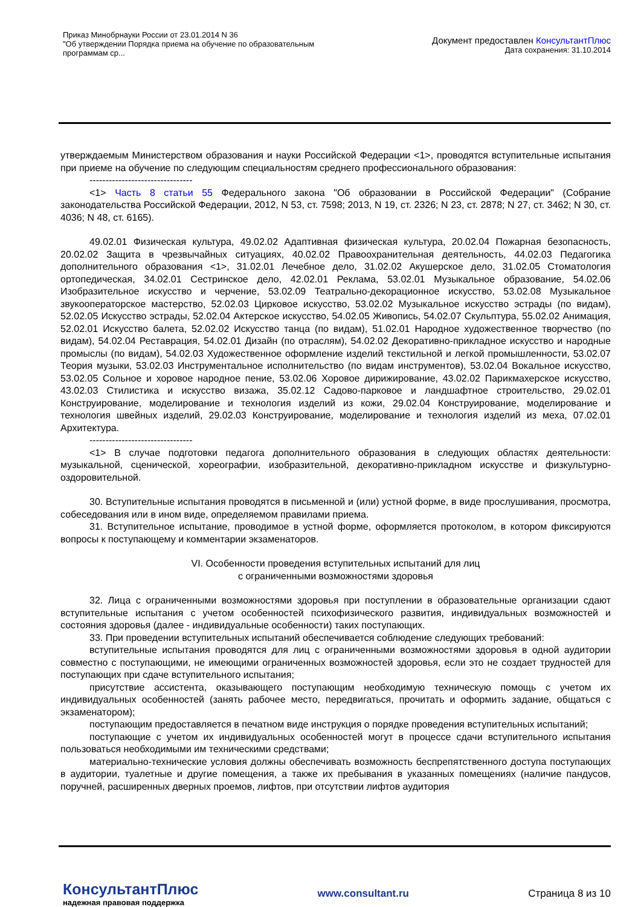Приказ Минобрнауки России от 23.01.2014 N 36
"Об утверждении Порядка приема на обучение по образовательным программам ср...
Документ предоставлен КонсультантПлюс
Дата сохранения: 31.10.2014
утверждаемым Министерством образования и науки Российской Федерации <1>, проводятся вступительные испытания при приеме на обучение по следующим специальностям среднего профессионального образования:
--------------------------------
<1> Часть 8 статьи 55 Федерального закона "Об образовании в Российской Федерации" (Собрание законодательства Российской Федерации, 2012, N 53, ст. 7598; 2013, N 19, ст. 2326; N 23, ст. 2878; N 27, ст. 3462; N 30, ст. 4036; N 48, ст. 6165).
49.02.01 Физическая культура, 49.02.02 Адаптивная физическая культура, 20.02.04 Пожарная безопасность, 20.02.02 Защита в чрезвычайных ситуациях, 40.02.02 Правоохранительная деятельность, 44.02.03 Педагогика дополнительного образования <1>, 31.02.01 Лечебное дело, 31.02.02 Акушерское дело, 31.02.05 Стоматология ортопедическая, 34.02.01 Сестринское дело, 42.02.01 Реклама, 53.02.01 Музыкальное образование, 54.02.06 Изобразительное искусство и черчение, 53.02.09 Театрально-декорационное искусство, 53.02.08 Музыкальное звукооператорское мастерство, 52.02.03 Цирковое искусство, 53.02.02 Музыкальное искусство эстрады (по видам), 52.02.05 Искусство эстрады, 52.02.04 Актерское искусство, 54.02.05 Живопись, 54.02.07 Скульптура, 55.02.02 Анимация, 52.02.01 Искусство балета, 52.02.02 Искусство танца (по видам), 51.02.01 Народное художественное творчество (по видам), 54.02.04 Реставрация, 54.02.01 Дизайн (по отраслям), 54.02.02 Декоративно-прикладное искусство и народные промыслы (по видам), 54.02.03 Художественное оформление изделий текстильной и легкой промышленности, 53.02.07 Теория музыки, 53.02.03 Инструментальное исполнительство (по видам инструментов), 53.02.04 Вокальное искусство, 53.02.05 Сольное и хоровое народное пение, 53.02.06 Хоровое дирижирование, 43.02.02 Парикмахерское искусство, 43.02.03 Стилистика и искусство визажа, 35.02.12 Садово-парковое и ландшафтное строительство, 29.02.01 Конструирование, моделирование и технология изделий из кожи, 29.02.04 Конструирование, моделирование и технология швейных изделий, 29.02.03 Конструирование, моделирование и технология изделий из меха, 07.02.01 Архитектура.
--------------------------------
<1> В случае подготовки педагога дополнительного образования в следующих областях деятельности: музыкальной, сценической, хореографии, изобразительной, декоративно-прикладном искусстве и физкультурно-оздоровительной.
30. Вступительные испытания проводятся в письменной и (или) устной форме, в виде прослушивания, просмотра, собеседования или в ином виде, определяемом правилами приема.
31. Вступительное испытание, проводимое в устной форме, оформляется протоколом, в котором фиксируются вопросы к поступающему и комментарии экзаменаторов.
VI. Особенности проведения вступительных испытаний для лиц
с ограниченными возможностями здоровья
32. Лица с ограниченными возможностями здоровья при поступлении в образовательные организации сдают вступительные испытания с учетом особенностей психофизического развития, индивидуальных возможностей и состояния здоровья (далее - индивидуальные особенности) таких поступающих.
33. При проведении вступительных испытаний обеспечивается соблюдение следующих требований:
вступительные испытания проводятся для лиц с ограниченными возможностями здоровья в одной аудитории совместно с поступающими, не имеющими ограниченных возможностей здоровья, если это не создает трудностей для поступающих при сдаче вступительного испытания;
присутствие ассистента, оказывающего поступающим необходимую техническую помощь с учетом их индивидуальных особенностей (занять рабочее место, передвигаться, прочитать и оформить задание, общаться с экзаменатором);
поступающим предоставляется в печатном виде инструкция о порядке проведения вступительных испытаний;
поступающие с учетом их индивидуальных особенностей могут в процессе сдачи вступительного испытания пользоваться необходимыми им техническими средствами;
материально-технические условия должны обеспечивать возможность беспрепятственного доступа поступающих в аудитории, туалетные и другие помещения, а также их пребывания в указанных помещениях (наличие пандусов, поручней, расширенных дверных проемов, лифтов, при отсутствии лифтов аудитория
КонсультантПлюс
надежная правовая поддержка
www.consultant.ru Страница 8 из 10